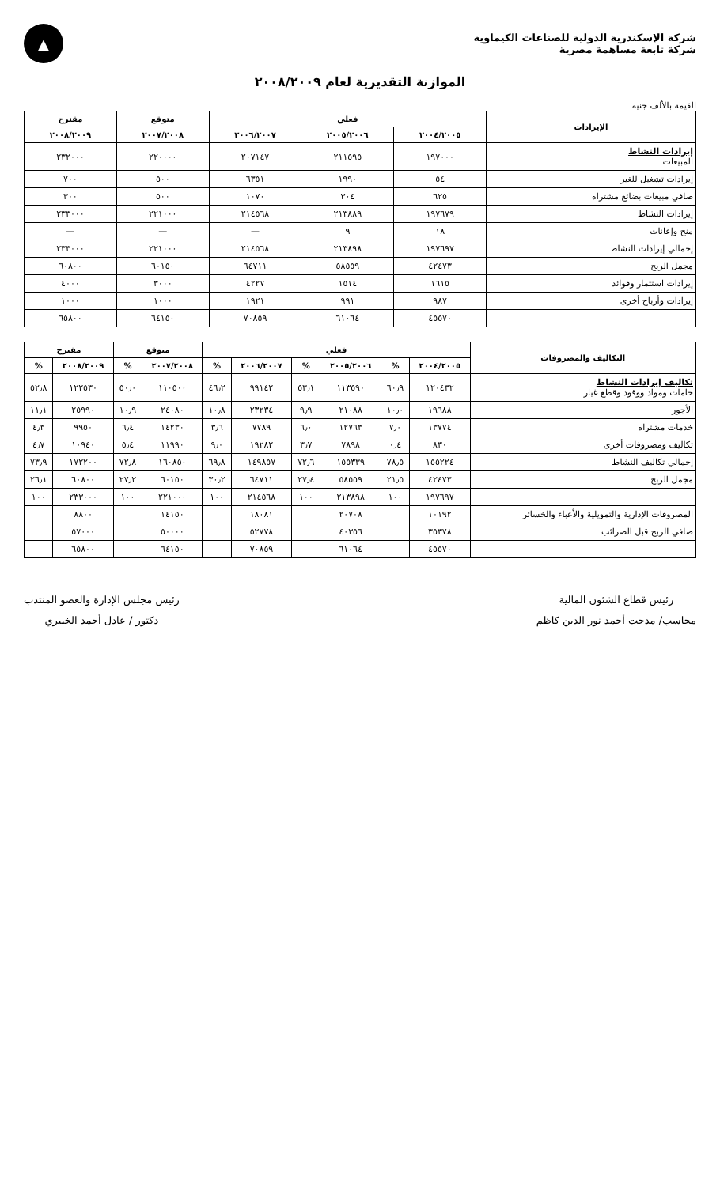شركة الإسكندرية الدولية للصناعات الكيماوية
شركة تابعة مساهمة مصرية
▲
الموازنة التقديرية لعام ٢٠٠٨/٢٠٠٩
القيمة بالألف جنيه
| الإيرادات | فعلي | | | متوقع | مقترح |
| --- | --- | --- | --- | --- | --- |
| | ٢٠٠٤/٢٠٠٥ | ٢٠٠٥/٢٠٠٦ | ٢٠٠٦/٢٠٠٧ | ٢٠٠٧/٢٠٠٨ | ٢٠٠٨/٢٠٠٩ |
| إيرادات النشاط المبيعات | ١٩٧٠٠٠ | ٢١١٥٩٥ | ٢٠٧١٤٧ | ٢٢٠٠٠٠ | ٢٣٢٠٠٠ |
| إيرادات تشغيل للغير | ٥٤ | ١٩٩٠ | ٦٣٥١ | ٥٠٠ | ٧٠٠ |
| صافي مبيعات بضائع مشتراه | ٦٢٥ | ٣٠٤ | ١٠٧٠ | ٥٠٠ | ٣٠٠ |
| إيرادات النشاط | ١٩٧٦٧٩ | ٢١٣٨٨٩ | ٢١٤٥٦٨ | ٢٢١٠٠٠ | ٢٣٣٠٠٠ |
| منح وإعانات | ١٨ | ٩ | — | — | — |
| إجمالي إيرادات النشاط | ١٩٧٦٩٧ | ٢١٣٨٩٨ | ٢١٤٥٦٨ | ٢٢١٠٠٠ | ٢٣٣٠٠٠ |
| مجمل الربح | ٤٢٤٧٣ | ٥٨٥٥٩ | ٦٤٧١١ | ٦٠١٥٠ | ٦٠٨٠٠ |
| إيرادات استثمار وفوائد | ١٦١٥ | ١٥١٤ | ٤٢٢٧ | ٣٠٠٠ | ٤٠٠٠ |
| إيرادات وأرباح أخرى | ٩٨٧ | ٩٩١ | ١٩٢١ | ١٠٠٠ | ١٠٠٠ |
| | ٤٥٥٧٠ | ٦١٠٦٤ | ٧٠٨٥٩ | ٦٤١٥٠ | ٦٥٨٠٠ |
| التكاليف والمصروفات | فعلي | | | | | | متوقع | | مقترح | |
| --- | --- | --- | --- | --- | --- | --- | --- | --- | --- | --- |
| | ٢٠٠٤/٢٠٠٥ | % | ٢٠٠٥/٢٠٠٦ | % | ٢٠٠٦/٢٠٠٧ | % | ٢٠٠٧/٢٠٠٨ | % | ٢٠٠٨/٢٠٠٩ | % |
| تكاليف إيرادات النشاط خامات ومواد ووقود وقطع غيار | ١٢٠٤٣٢ | ٦٠٫٩ | ١١٣٥٩٠ | ٥٣٫١ | ٩٩١٤٢ | ٤٦٫٢ | ١١٠٥٠٠ | ٥٠٫٠ | ١٢٢٥٣٠ | ٥٢٫٨ |
| الأجور | ١٩٦٨٨ | ١٠٫٠ | ٢١٠٨٨ | ٩٫٩ | ٢٣٢٣٤ | ١٠٫٨ | ٢٤٠٨٠ | ١٠٫٩ | ٢٥٩٩٠ | ١١٫١ |
| خدمات مشتراه | ١٣٧٧٤ | ٧٫٠ | ١٢٧٦٣ | ٦٫٠ | ٧٧٨٩ | ٣٫٦ | ١٤٢٣٠ | ٦٫٤ | ٩٩٥٠ | ٤٫٣ |
| تكاليف ومصروفات أخرى | ٨٣٠ | ٠٫٤ | ٧٨٩٨ | ٣٫٧ | ١٩٢٨٢ | ٩٫٠ | ١١٩٩٠ | ٥٫٤ | ١٠٩٤٠ | ٤٫٧ |
| إجمالي تكاليف النشاط | ١٥٥٢٢٤ | ٧٨٫٥ | ١٥٥٣٣٩ | ٧٢٫٦ | ١٤٩٨٥٧ | ٦٩٫٨ | ١٦٠٨٥٠ | ٧٢٫٨ | ١٧٢٢٠٠ | ٧٣٫٩ |
| مجمل الربح | ٤٢٤٧٣ | ٢١٫٥ | ٥٨٥٥٩ | ٢٧٫٤ | ٦٤٧١١ | ٣٠٫٢ | ٦٠١٥٠ | ٢٧٫٢ | ٦٠٨٠٠ | ٢٦٫١ |
| | ١٩٧٦٩٧ | ١٠٠ | ٢١٣٨٩٨ | ١٠٠ | ٢١٤٥٦٨ | ١٠٠ | ٢٢١٠٠٠ | ١٠٠ | ٢٣٣٠٠٠ | ١٠٠ |
| المصروفات الإدارية والتمويلية والأعباء والخسائر | ١٠١٩٢ | | ٢٠٧٠٨ | | ١٨٠٨١ | | ١٤١٥٠ | | ٨٨٠٠ | |
| صافي الربح قبل الضرائب | ٣٥٣٧٨ | | ٤٠٣٥٦ | | ٥٢٧٧٨ | | ٥٠٠٠٠ | | ٥٧٠٠٠ | |
| | ٤٥٥٧٠ | | ٦١٠٦٤ | | ٧٠٨٥٩ | | ٦٤١٥٠ | | ٦٥٨٠٠ | |
رئيس قطاع الشئون المالية
محاسب/ مدحت أحمد نور الدين كاظم
رئيس مجلس الإدارة والعضو المنتدب
دكتور / عادل أحمد الخبيري